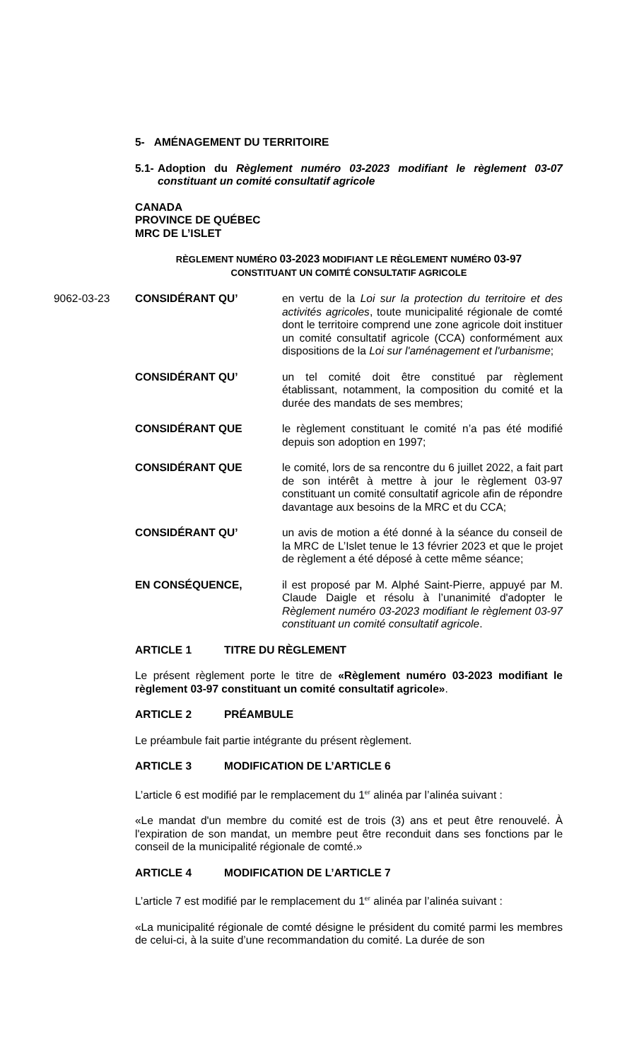5- AMÉNAGEMENT DU TERRITOIRE
5.1-
Adoption du Règlement numéro 03-2023 modifiant le règlement 03-07 constituant un comité consultatif agricole
CANADA
PROVINCE DE QUÉBEC
MRC DE L’ISLET
RÈGLEMENT NUMÉRO 03-2023 MODIFIANT LE RÈGLEMENT NUMÉRO 03-97
CONSTITUANT UN COMITÉ CONSULTATIF AGRICOLE
9062-03-23
CONSIDÉRANT QU’ en vertu de la Loi sur la protection du territoire et des activités agricoles, toute municipalité régionale de comté dont le territoire comprend une zone agricole doit instituer un comité consultatif agricole (CCA) conformément aux dispositions de la Loi sur l'aménagement et l'urbanisme;
CONSIDÉRANT QU’ un tel comité doit être constitué par règlement établissant, notamment, la composition du comité et la durée des mandats de ses membres;
CONSIDÉRANT QUE le règlement constituant le comité n’a pas été modifié depuis son adoption en 1997;
CONSIDÉRANT QUE le comité, lors de sa rencontre du 6 juillet 2022, a fait part de son intérêt à mettre à jour le règlement 03-97 constituant un comité consultatif agricole afin de répondre davantage aux besoins de la MRC et du CCA;
CONSIDÉRANT QU’ un avis de motion a été donné à la séance du conseil de la MRC de L’Islet tenue le 13 février 2023 et que le projet de règlement a été déposé à cette même séance;
EN CONSÉQUENCE, il est proposé par M. Alphé Saint-Pierre, appuyé par M. Claude Daigle et résolu à l’unanimité d'adopter le Règlement numéro 03-2023 modifiant le règlement 03-97 constituant un comité consultatif agricole.
ARTICLE 1 TITRE DU RÈGLEMENT
Le présent règlement porte le titre de «Règlement numéro 03-2023 modifiant le règlement 03-97 constituant un comité consultatif agricole».
ARTICLE 2 PRÉAMBULE
Le préambule fait partie intégrante du présent règlement.
ARTICLE 3 MODIFICATION DE L’ARTICLE 6
L’article 6 est modifié par le remplacement du 1<sup>er</sup> alinéa par l’alinéa suivant :
«Le mandat d'un membre du comité est de trois (3) ans et peut être renouvelé. À l'expiration de son mandat, un membre peut être reconduit dans ses fonctions par le conseil de la municipalité régionale de comté.»
ARTICLE 4 MODIFICATION DE L’ARTICLE 7
L’article 7 est modifié par le remplacement du 1<sup>er</sup> alinéa par l’alinéa suivant :
«La municipalité régionale de comté désigne le président du comité parmi les membres de celui-ci, à la suite d’une recommandation du comité. La durée de son